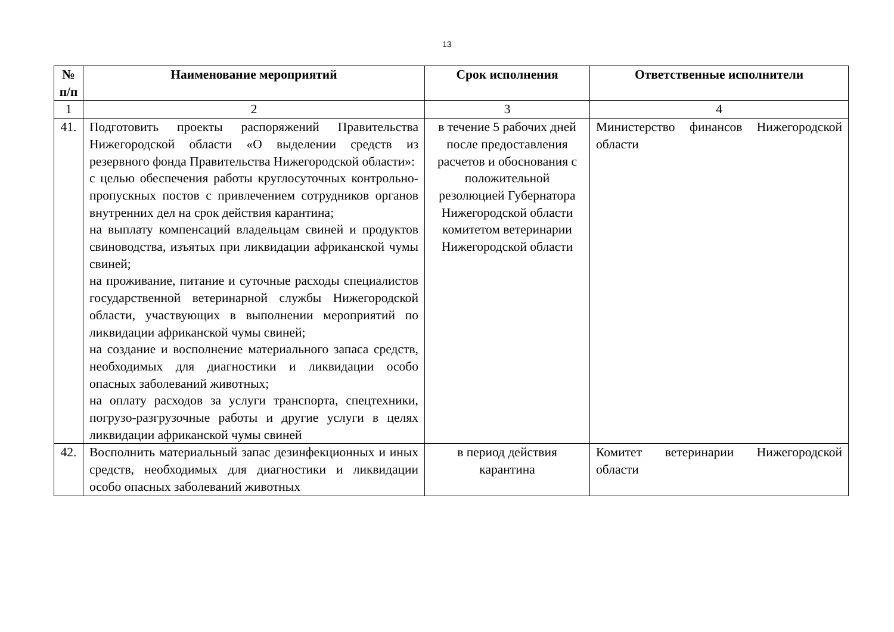13
| № п/п | Наименование мероприятий | Срок исполнения | Ответственные исполнители |
| --- | --- | --- | --- |
| 1 | 2 | 3 | 4 |
| 41. | Подготовить проекты распоряжений Правительства Нижегородской области «О выделении средств из резервного фонда Правительства Нижегородской области»: с целью обеспечения работы круглосуточных контрольно-пропускных постов с привлечением сотрудников органов внутренних дел на срок действия карантина; на выплату компенсаций владельцам свиней и продуктов свиноводства, изъятых при ликвидации африканской чумы свиней; на проживание, питание и суточные расходы специалистов государственной ветеринарной службы Нижегородской области, участвующих в выполнении мероприятий по ликвидации африканской чумы свиней; на создание и восполнение материального запаса средств, необходимых для диагностики и ликвидации особо опасных заболеваний животных; на оплату расходов за услуги транспорта, спецтехники, погрузо-разгрузочные работы и другие услуги в целях ликвидации африканской чумы свиней | в течение 5 рабочих дней после предоставления расчетов и обоснования с положительной резолюцией Губернатора Нижегородской области комитетом ветеринарии Нижегородской области | Министерство финансов Нижегородской области |
| 42. | Восполнить материальный запас дезинфекционных и иных средств, необходимых для диагностики и ликвидации особо опасных заболеваний животных | в период действия карантина | Комитет ветеринарии Нижегородской области |